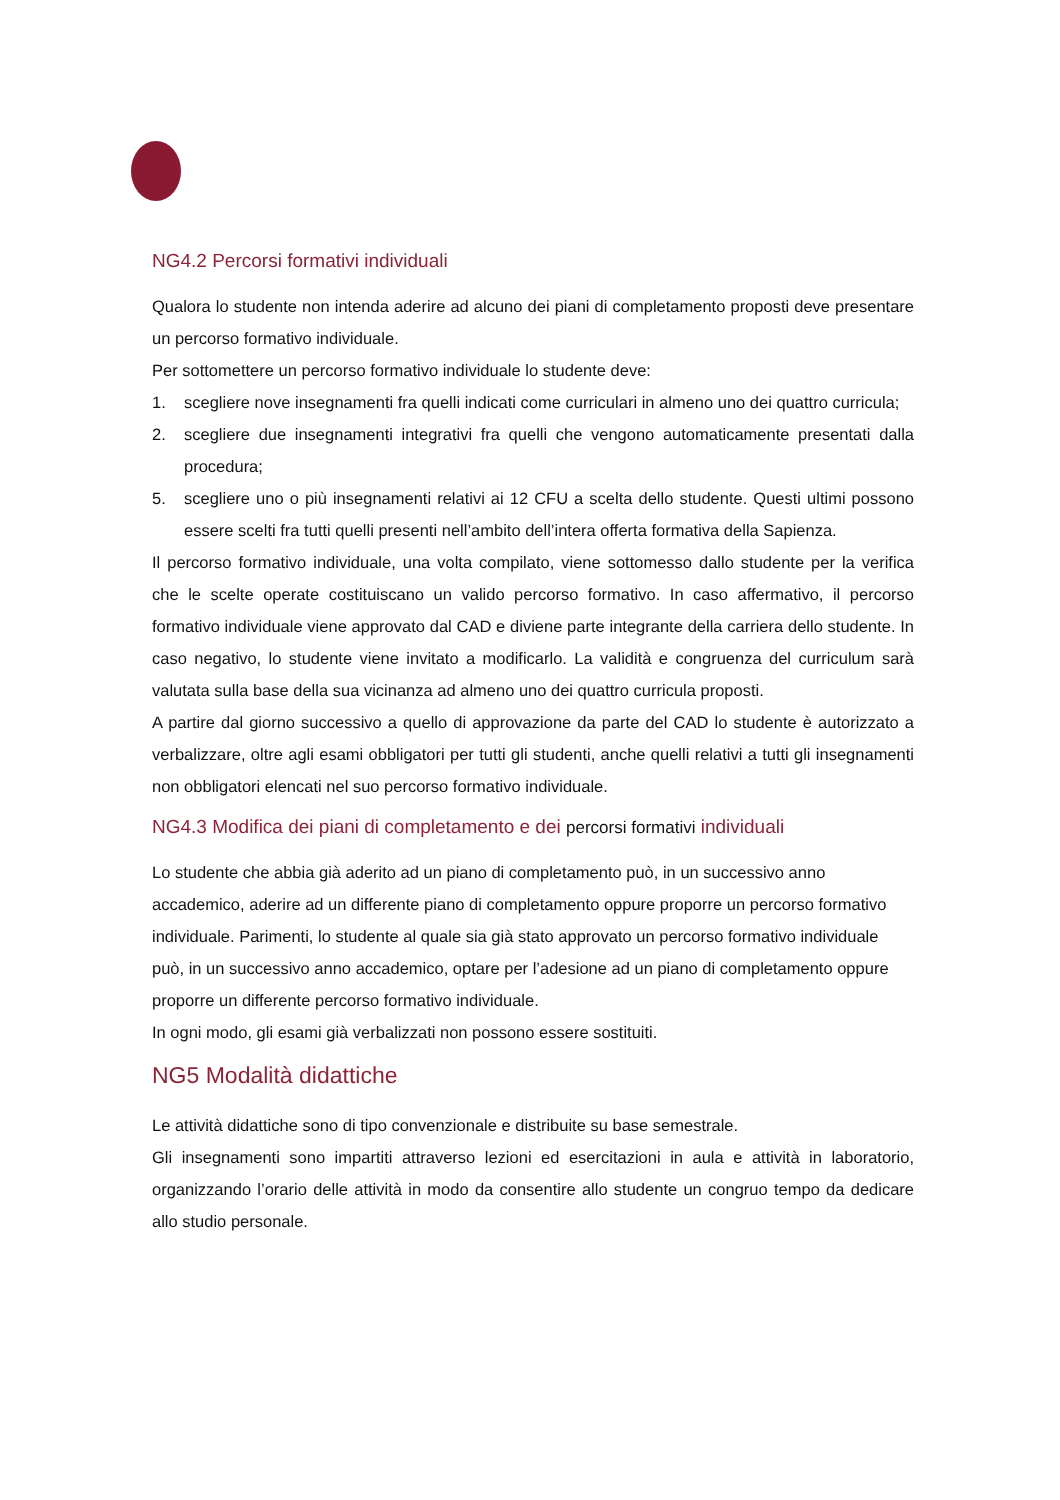NG4.2 Percorsi formativi individuali
Qualora lo studente non intenda aderire ad alcuno dei piani di completamento proposti deve presentare un percorso formativo individuale.
Per sottomettere un percorso formativo individuale lo studente deve:
1. scegliere nove insegnamenti fra quelli indicati come curriculari in almeno uno dei quattro curricula;
2. scegliere due insegnamenti integrativi fra quelli che vengono automaticamente presentati dalla procedura;
5. scegliere uno o più insegnamenti relativi ai 12 CFU a scelta dello studente. Questi ultimi possono essere scelti fra tutti quelli presenti nell’ambito dell’intera offerta formativa della Sapienza.
Il percorso formativo individuale, una volta compilato, viene sottomesso dallo studente per la verifica che le scelte operate costituiscano un valido percorso formativo. In caso affermativo, il percorso formativo individuale viene approvato dal CAD e diviene parte integrante della carriera dello studente. In caso negativo, lo studente viene invitato a modificarlo. La validità e congruenza del curriculum sarà valutata sulla base della sua vicinanza ad almeno uno dei quattro curricula proposti.
A partire dal giorno successivo a quello di approvazione da parte del CAD lo studente è autorizzato a verbalizzare, oltre agli esami obbligatori per tutti gli studenti, anche quelli relativi a tutti gli insegnamenti non obbligatori elencati nel suo percorso formativo individuale.
NG4.3 Modifica dei piani di completamento e dei percorsi formativi individuali
Lo studente che abbia già aderito ad un piano di completamento può, in un successivo anno accademico, aderire ad un differente piano di completamento oppure proporre un percorso formativo individuale. Parimenti, lo studente al quale sia già stato approvato un percorso formativo individuale può, in un successivo anno accademico, optare per l’adesione ad un piano di completamento oppure proporre un differente percorso formativo individuale.
In ogni modo, gli esami già verbalizzati non possono essere sostituiti.
NG5 Modalità didattiche
Le attività didattiche sono di tipo convenzionale e distribuite su base semestrale.
Gli insegnamenti sono impartiti attraverso lezioni ed esercitazioni in aula e attività in laboratorio, organizzando l’orario delle attività in modo da consentire allo studente un congruo tempo da dedicare allo studio personale.